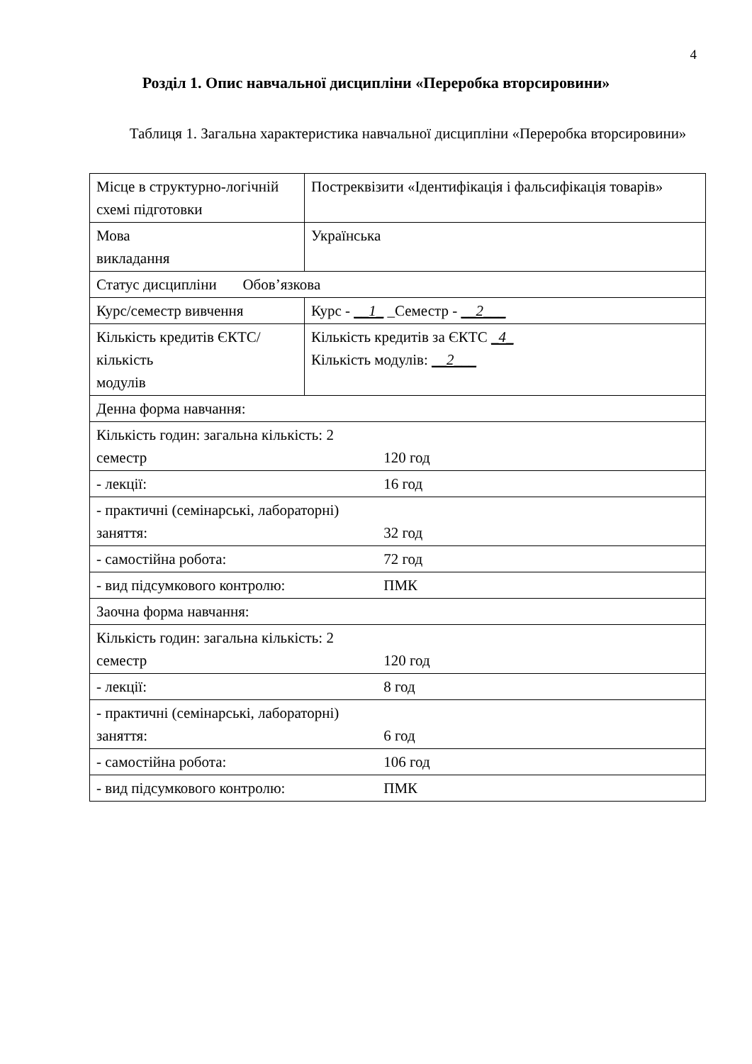4
Розділ 1. Опис навчальної дисципліни «Переробка вторсировини»
Таблиця 1. Загальна характеристика навчальної дисципліни «Переробка вторсировини»
| Місце в структурно-логічній схемі підготовки | Постреквізити «Ідентифікація і фальсифікація товарів» |
| Мова викладання | Українська |
| Статус дисципліни Обов’язкова | |
| Курс/семестр вивчення | Курс - __1_ _Семестр - __2___ |
| Кількість кредитів ЄКТС/ кількість модулів | Кількість кредитів за ЄКТС _4_ Кількість модулів: __2___ |
| Денна форма навчання: | |
| Кількість годин: загальна кількість: 2 семестр 120 год | |
| - лекції: 16 год | |
| - практичні (семінарські, лабораторні) заняття: 32 год | |
| - самостійна робота: 72 год | |
| - вид підсумкового контролю: ПМК | |
| Заочна форма навчання: | |
| Кількість годин: загальна кількість: 2 семестр 120 год | |
| - лекції: 8 год | |
| - практичні (семінарські, лабораторні) заняття: 6 год | |
| - самостійна робота: 106 год | |
| - вид підсумкового контролю: ПМК | |